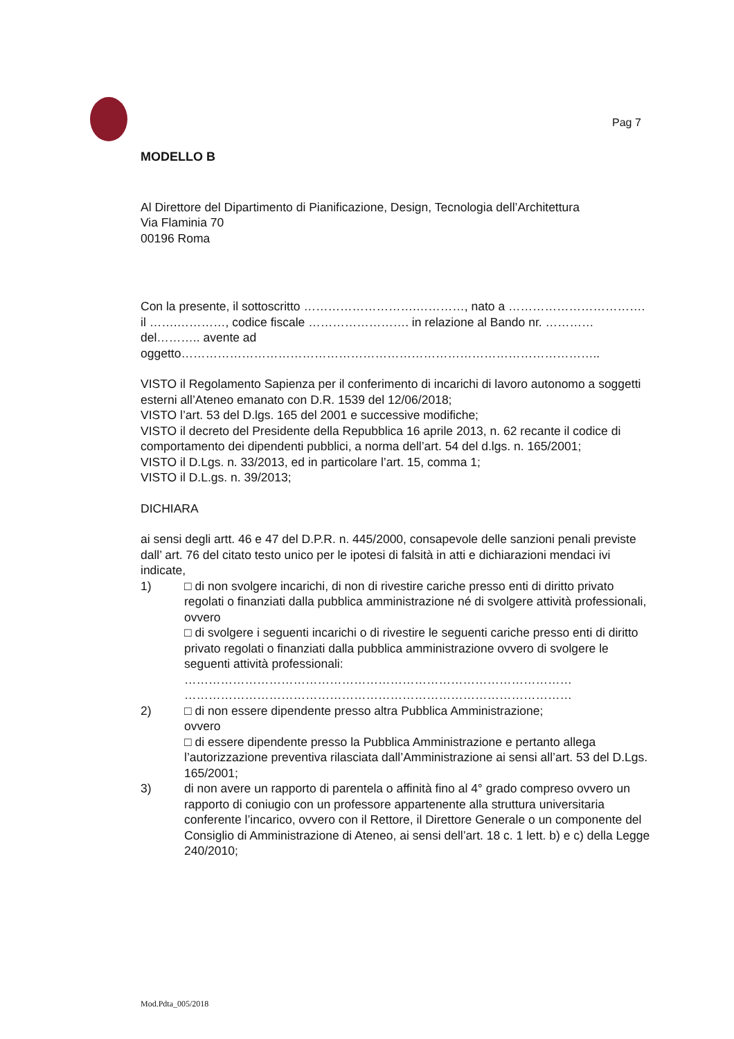Pag 7
MODELLO B
Al Direttore del Dipartimento di Pianificazione, Design, Tecnologia dell’Architettura
Via Flaminia 70
00196 Roma
Con la presente, il sottoscritto ……………………….…………, nato a ……………………………. il …….…………, codice fiscale ……………………. in relazione al Bando nr. …………del……….. avente ad oggetto…………………………………………………………………………………………..
VISTO il Regolamento Sapienza per il conferimento di incarichi di lavoro autonomo a soggetti esterni all’Ateneo emanato con D.R. 1539 del 12/06/2018;
VISTO l’art. 53 del D.lgs. 165 del 2001 e successive modifiche;
VISTO il decreto del Presidente della Repubblica 16 aprile 2013, n. 62 recante il codice di comportamento dei dipendenti pubblici, a norma dell’art. 54 del d.lgs. n. 165/2001;
VISTO il D.Lgs. n. 33/2013, ed in particolare l’art. 15, comma 1;
VISTO il D.L.gs. n. 39/2013;
DICHIARA
ai sensi degli artt. 46 e 47 del D.P.R. n. 445/2000, consapevole delle sanzioni penali previste dall’ art. 76 del citato testo unico per le ipotesi di falsità in atti e dichiarazioni mendaci ivi indicate,
1) □ di non svolgere incarichi, di non di rivestire cariche presso enti di diritto privato regolati o finanziati dalla pubblica amministrazione né di svolgere attività professionali,
ovvero
□ di svolgere i seguenti incarichi o di rivestire le seguenti cariche presso enti di diritto privato regolati o finanziati dalla pubblica amministrazione ovvero di svolgere le seguenti attività professionali:
……………………………………………………………………………………
……………………………………………………………………………………
2) □ di non essere dipendente presso altra Pubblica Amministrazione;
ovvero
□ di essere dipendente presso la Pubblica Amministrazione e pertanto allega l’autorizzazione preventiva rilasciata dall’Amministrazione ai sensi all’art. 53 del D.Lgs. 165/2001;
3) di non avere un rapporto di parentela o affinità fino al 4° grado compreso ovvero un rapporto di coniugio con un professore appartenente alla struttura universitaria conferente l’incarico, ovvero con il Rettore, il Direttore Generale o un componente del Consiglio di Amministrazione di Ateneo, ai sensi dell’art. 18 c. 1 lett. b) e c) della Legge 240/2010;
Mod.Pdta_005/2018